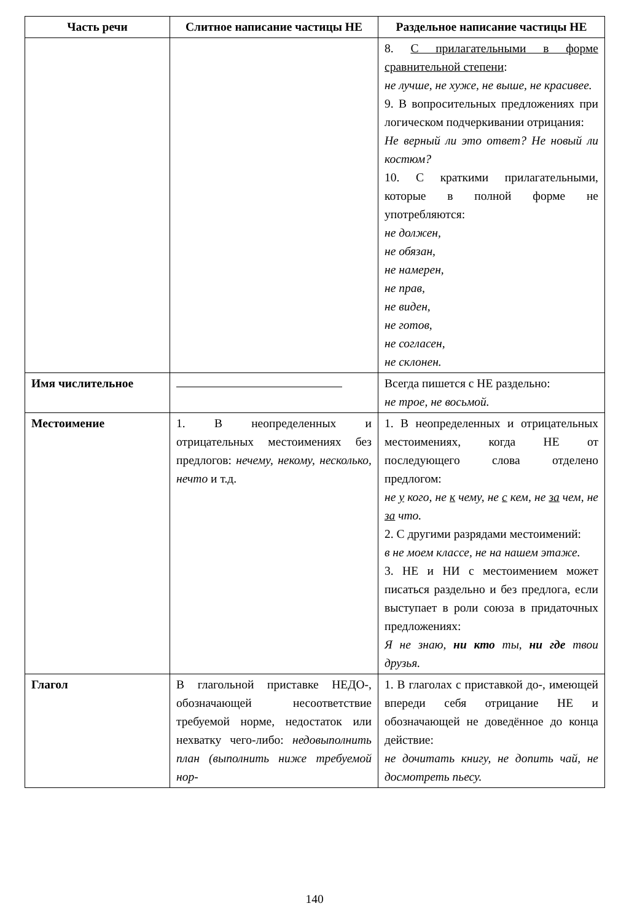| Часть речи | Слитное написание частицы НЕ | Раздельное написание частицы НЕ |
| --- | --- | --- |
| | | 8. С прилагательными в форме сравнительной степени : не лучше, не хуже, не выше, не красивее. 9. В вопросительных предложениях при логическом подчеркивании отрицания: Не верный ли это ответ? Не новый ли костюм? 10. С краткими прилагательными, которые в полной форме не употребляются: не должен, не обязан, не намерен, не прав, не виден, не готов, не согласен, не склонен. |
| Имя числительное | | Всегда пишется с НЕ раздельно: не трое, не восьмой. |
| Местоимение | 1. В неопределенных и отрицательных местоимениях без предлогов: нечему, некому, несколько, нечто и т.д. | 1. В неопределенных и отрицательных местоимениях, когда НЕ от последующего слова отделено предлогом: не у кого, не к чему, не с кем, не за чем, не за что. 2. С другими разрядами местоимений: в не моем классе, не на нашем этаже. 3. НЕ и НИ с местоимением может писаться раздельно и без предлога, если выступает в роли союза в придаточных предложениях: Я не знаю, ни кто ты, ни где твои друзья. |
| Глагол | В глагольной приставке НЕДО-, обозначающей несоответствие требуемой норме, недостаток или нехватку чего-либо: недовыполнить план (выполнить ниже требуемой нор- | 1. В глаголах с приставкой до-, имеющей впереди себя отрицание НЕ и обозначающей не доведённое до конца действие: не дочитать книгу, не допить чай, не досмотреть пьесу. |
140